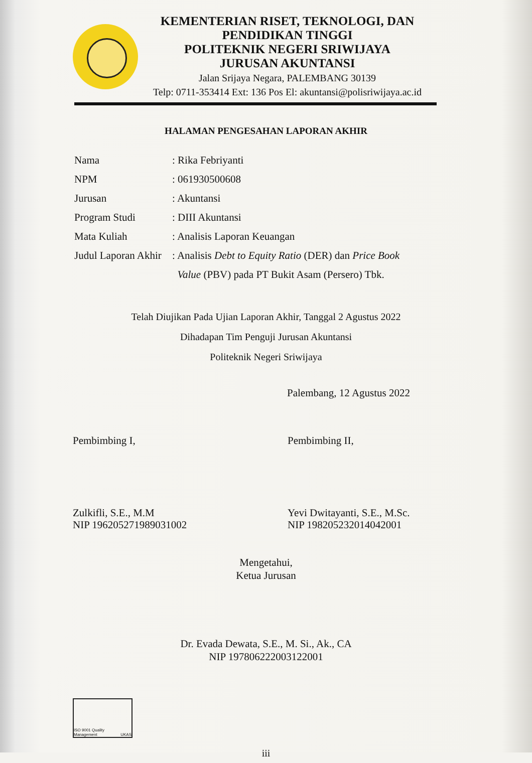KEMENTERIAN RISET, TEKNOLOGI, DAN
PENDIDIKAN TINGGI
POLITEKNIK NEGERI SRIWIJAYA
JURUSAN AKUNTANSI
Jalan Srijaya Negara, PALEMBANG 30139
Telp: 0711-353414 Ext: 136 Pos El: akuntansi@polisriwijaya.ac.id
HALAMAN PENGESAHAN LAPORAN AKHIR
Nama: Rika Febriyanti
NPM: 061930500608
Jurusan: Akuntansi
Program Studi: DIII Akuntansi
Mata Kuliah: Analisis Laporan Keuangan
Judul Laporan Akhir: Analisis Debt to Equity Ratio (DER) dan Price Book
Value (PBV) pada PT Bukit Asam (Persero) Tbk.
Telah Diujikan Pada Ujian Laporan Akhir, Tanggal 2 Agustus 2022
Dihadapan Tim Penguji Jurusan Akuntansi
Politeknik Negeri Sriwijaya
Palembang, 12 Agustus 2022
Pembimbing I,
Zulkifli, S.E., M.M
NIP 196205271989031002
Pembimbing II,
Yevi Dwitayanti, S.E., M.Sc.
NIP 198205232014042001
Mengetahui,
Ketua Jurusan
Dr. Evada Dewata, S.E., M. Si., Ak., CA
NIP 197806222003122001
ISO 9001 Quality Management UKAS
iii